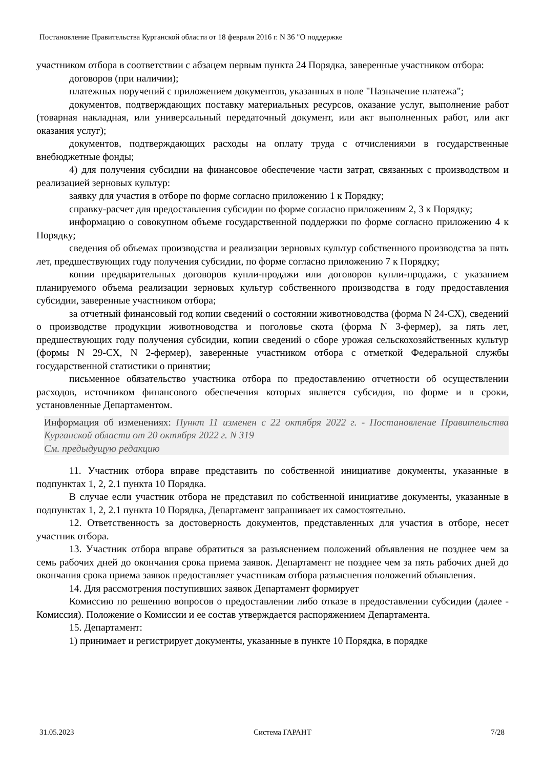Постановление Правительства Курганской области от 18 февраля 2016 г. N 36 "О поддержке
участником отбора в соответствии с абзацем первым пункта 24 Порядка, заверенные участником отбора:
договоров (при наличии);
платежных поручений с приложением документов, указанных в поле "Назначение платежа";
документов, подтверждающих поставку материальных ресурсов, оказание услуг, выполнение работ (товарная накладная, или универсальный передаточный документ, или акт выполненных работ, или акт оказания услуг);
документов, подтверждающих расходы на оплату труда с отчислениями в государственные внебюджетные фонды;
4) для получения субсидии на финансовое обеспечение части затрат, связанных с производством и реализацией зерновых культур:
заявку для участия в отборе по форме согласно приложению 1 к Порядку;
справку-расчет для предоставления субсидии по форме согласно приложениям 2, 3 к Порядку;
информацию о совокупном объеме государственной поддержки по форме согласно приложению 4 к Порядку;
сведения об объемах производства и реализации зерновых культур собственного производства за пять лет, предшествующих году получения субсидии, по форме согласно приложению 7 к Порядку;
копии предварительных договоров купли-продажи или договоров купли-продажи, с указанием планируемого объема реализации зерновых культур собственного производства в году предоставления субсидии, заверенные участником отбора;
за отчетный финансовый год копии сведений о состоянии животноводства (форма N 24-СХ), сведений о производстве продукции животноводства и поголовье скота (форма N 3-фермер), за пять лет, предшествующих году получения субсидии, копии сведений о сборе урожая сельскохозяйственных культур (формы N 29-СХ, N 2-фермер), заверенные участником отбора с отметкой Федеральной службы государственной статистики о принятии;
письменное обязательство участника отбора по предоставлению отчетности об осуществлении расходов, источником финансового обеспечения которых является субсидия, по форме и в сроки, установленные Департаментом.
Информация об изменениях: Пункт 11 изменен с 22 октября 2022 г. - Постановление Правительства Курганской области от 20 октября 2022 г. N 319
См. предыдущую редакцию
11. Участник отбора вправе представить по собственной инициативе документы, указанные в подпунктах 1, 2, 2.1 пункта 10 Порядка.
В случае если участник отбора не представил по собственной инициативе документы, указанные в подпунктах 1, 2, 2.1 пункта 10 Порядка, Департамент запрашивает их самостоятельно.
12. Ответственность за достоверность документов, представленных для участия в отборе, несет участник отбора.
13. Участник отбора вправе обратиться за разъяснением положений объявления не позднее чем за семь рабочих дней до окончания срока приема заявок. Департамент не позднее чем за пять рабочих дней до окончания срока приема заявок предоставляет участникам отбора разъяснения положений объявления.
14. Для рассмотрения поступивших заявок Департамент формирует
Комиссию по решению вопросов о предоставлении либо отказе в предоставлении субсидии (далее - Комиссия). Положение о Комиссии и ее состав утверждается распоряжением Департамента.
15. Департамент:
1) принимает и регистрирует документы, указанные в пункте 10 Порядка, в порядке
31.05.2023 Система ГАРАНТ 7/28